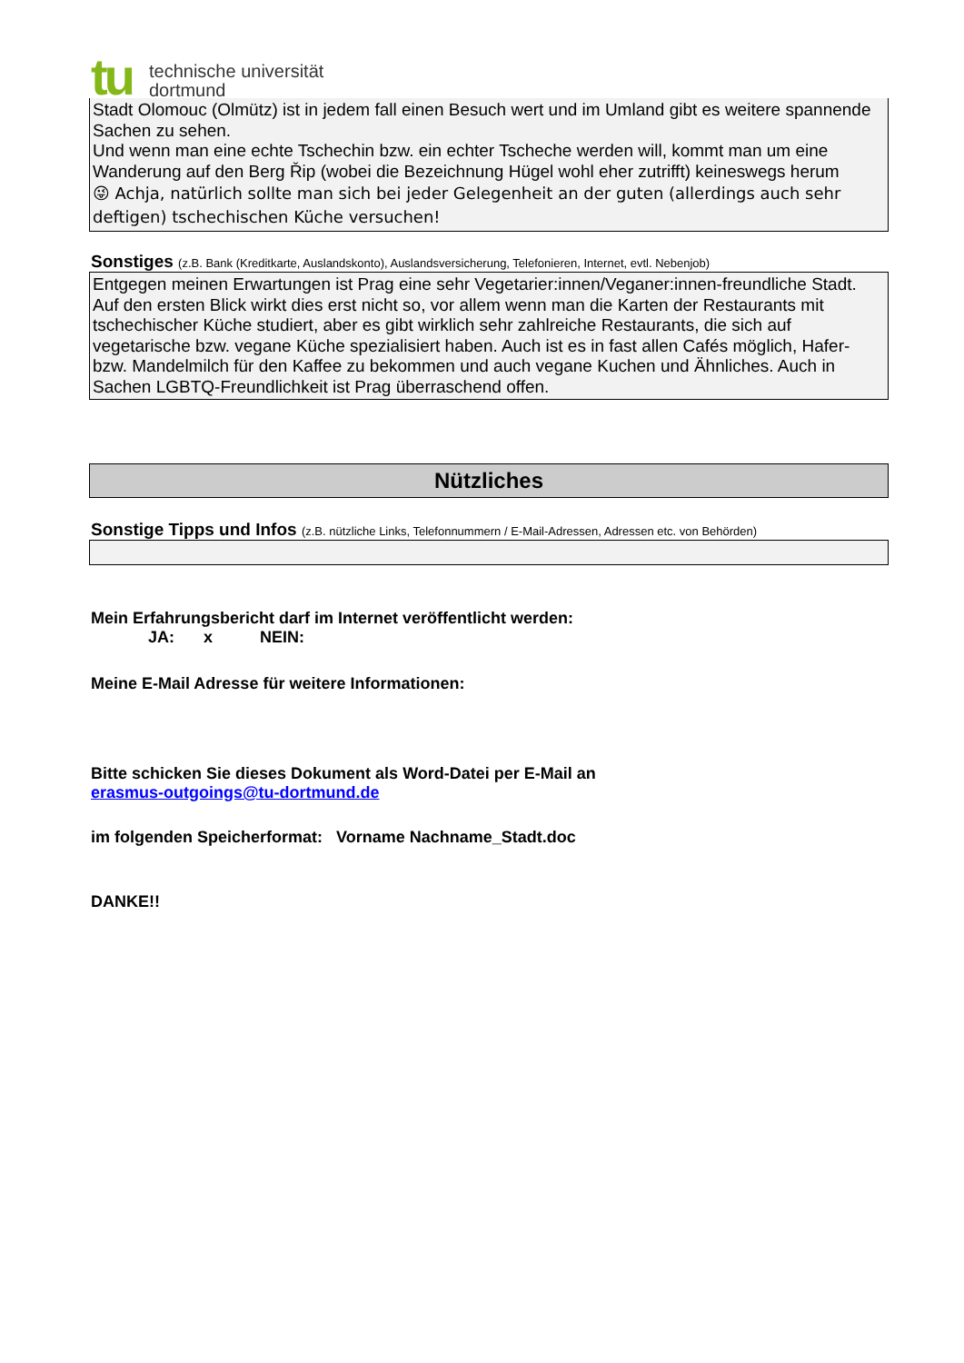tu
technische universität
dortmund
Stadt Olomouc (Olmütz) ist in jedem fall einen Besuch wert und im Umland gibt es weitere spannende Sachen zu sehen.
Und wenn man eine echte Tschechin bzw. ein echter Tscheche werden will, kommt man um eine Wanderung auf den Berg Řip (wobei die Bezeichnung Hügel wohl eher zutrifft) keineswegs herum
😜 Achja, natürlich sollte man sich bei jeder Gelegenheit an der guten (allerdings auch sehr deftigen) tschechischen Küche versuchen!
Sonstiges (z.B. Bank (Kreditkarte, Auslandskonto), Auslandsversicherung, Telefonieren, Internet, evtl. Nebenjob)
Entgegen meinen Erwartungen ist Prag eine sehr Vegetarier:innen/Veganer:innen-freundliche Stadt. Auf den ersten Blick wirkt dies erst nicht so, vor allem wenn man die Karten der Restaurants mit tschechischer Küche studiert, aber es gibt wirklich sehr zahlreiche Restaurants, die sich auf vegetarische bzw. vegane Küche spezialisiert haben. Auch ist es in fast allen Cafés möglich, Hafer- bzw. Mandelmilch für den Kaffee zu bekommen und auch vegane Kuchen und Ähnliches. Auch in Sachen LGBTQ-Freundlichkeit ist Prag überraschend offen.
Nützliches
Sonstige Tipps und Infos (z.B. nützliche Links, Telefonnummern / E-Mail-Adressen, Adressen etc. von Behörden)
Mein Erfahrungsbericht darf im Internet veröffentlicht werden:
JA: x NEIN:
Meine E-Mail Adresse für weitere Informationen:
Bitte schicken Sie dieses Dokument als Word-Datei per E-Mail an
erasmus-outgoings@tu-dortmund.de
im folgenden Speicherformat: Vorname Nachname_Stadt.doc
DANKE!!